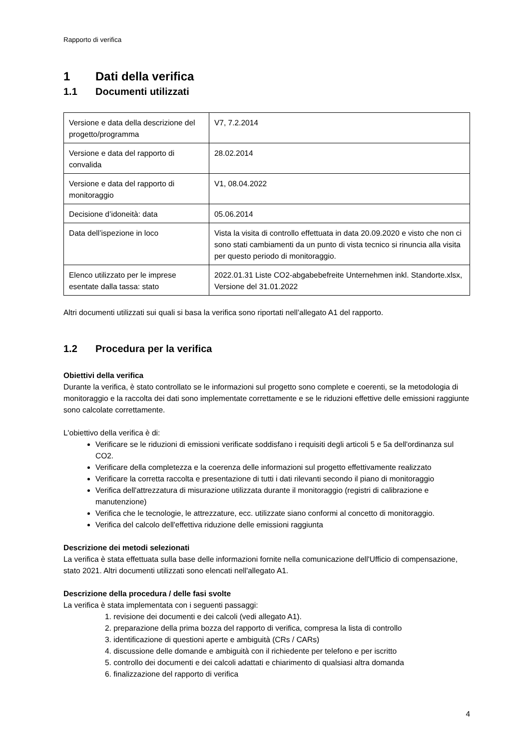Rapporto di verifica
1 Dati della verifica
1.1 Documenti utilizzati
| Versione e data della descrizione del progetto/programma | V7, 7.2.2014 |
| Versione e data del rapporto di convalida | 28.02.2014 |
| Versione e data del rapporto di monitoraggio | V1, 08.04.2022 |
| Decisione d’idoneità: data | 05.06.2014 |
| Data dell’ispezione in loco | Vista la visita di controllo effettuata in data 20.09.2020 e visto che non ci sono stati cambiamenti da un punto di vista tecnico si rinuncia alla visita per questo periodo di monitoraggio. |
| Elenco utilizzato per le imprese esentate dalla tassa: stato | 2022.01.31 Liste CO2-abgabebefreite Unternehmen inkl. Standorte.xlsx, Versione del 31.01.2022 |
Altri documenti utilizzati sui quali si basa la verifica sono riportati nell’allegato A1 del rapporto.
1.2 Procedura per la verifica
Obiettivi della verifica
Durante la verifica, è stato controllato se le informazioni sul progetto sono complete e coerenti, se la metodologia di monitoraggio e la raccolta dei dati sono implementate correttamente e se le riduzioni effettive delle emissioni raggiunte sono calcolate correttamente.
L'obiettivo della verifica è di:
Verificare se le riduzioni di emissioni verificate soddisfano i requisiti degli articoli 5 e 5a dell'ordinanza sul CO2.
Verificare della completezza e la coerenza delle informazioni sul progetto effettivamente realizzato
Verificare la corretta raccolta e presentazione di tutti i dati rilevanti secondo il piano di monitoraggio
Verifica dell'attrezzatura di misurazione utilizzata durante il monitoraggio (registri di calibrazione e manutenzione)
Verifica che le tecnologie, le attrezzature, ecc. utilizzate siano conformi al concetto di monitoraggio.
Verifica del calcolo dell'effettiva riduzione delle emissioni raggiunta
Descrizione dei metodi selezionati
La verifica è stata effettuata sulla base delle informazioni fornite nella comunicazione dell'Ufficio di compensazione, stato 2021. Altri documenti utilizzati sono elencati nell'allegato A1.
Descrizione della procedura / delle fasi svolte
La verifica è stata implementata con i seguenti passaggi:
1. revisione dei documenti e dei calcoli (vedi allegato A1).
2. preparazione della prima bozza del rapporto di verifica, compresa la lista di controllo
3. identificazione di questioni aperte e ambiguità (CRs / CARs)
4. discussione delle domande e ambiguità con il richiedente per telefono e per iscritto
5. controllo dei documenti e dei calcoli adattati e chiarimento di qualsiasi altra domanda
6. finalizzazione del rapporto di verifica
4